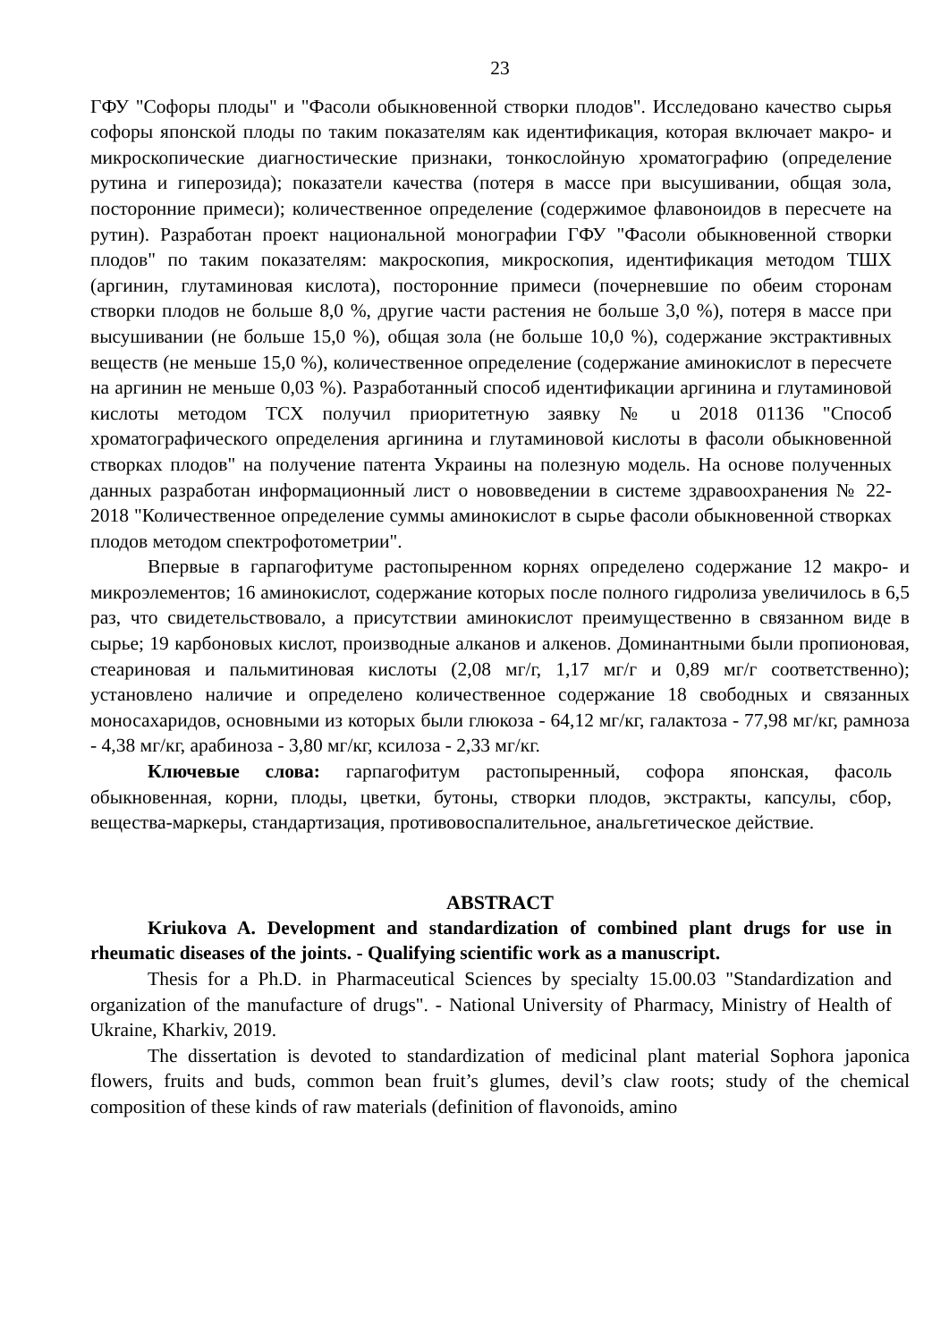23
ГФУ "Софоры плоды" и "Фасоли обыкновенной створки плодов". Исследовано качество сырья софоры японской плоды по таким показателям как идентификация, которая включает макро- и микроскопические диагностические признаки, тонкослойную хроматографию (определение рутина и гиперозида); показатели качества (потеря в массе при высушивании, общая зола, посторонние примеси); количественное определение (содержимое флавоноидов в пересчете на рутин). Разработан проект национальной монографии ГФУ "Фасоли обыкновенной створки плодов" по таким показателям: макроскопия, микроскопия, идентификация методом ТШХ (аргинин, глутаминовая кислота), посторонние примеси (почерневшие по обеим сторонам створки плодов не больше 8,0 %, другие части растения не больше 3,0 %), потеря в массе при высушивании (не больше 15,0 %), общая зола (не больше 10,0 %), содержание экстрактивных веществ (не меньше 15,0 %), количественное определение (содержание аминокислот в пересчете на аргинин не меньше 0,03 %). Разработанный способ идентификации аргинина и глутаминовой кислоты методом ТСХ получил приоритетную заявку № u 2018 01136 "Способ хроматографического определения аргинина и глутаминовой кислоты в фасоли обыкновенной створках плодов" на получение патента Украины на полезную модель. На основе полученных данных разработан информационный лист о нововведении в системе здравоохранения № 22-2018 "Количественное определение суммы аминокислот в сырье фасоли обыкновенной створках плодов методом спектрофотометрии".
Впервые в гарпагофитуме растопыренном корнях определено содержание 12 макро- и микроэлементов; 16 аминокислот, содержание которых после полного гидролиза увеличилось в 6,5 раз, что свидетельствовало, а присутствии аминокислот преимущественно в связанном виде в сырье; 19 карбоновых кислот, производные алканов и алкенов. Доминантными были пропионовая, стеариновая и пальмитиновая кислоты (2,08 мг/г, 1,17 мг/г и 0,89 мг/г соответственно); установлено наличие и определено количественное содержание 18 свободных и связанных моносахаридов, основными из которых были глюкоза - 64,12 мг/кг, галактоза - 77,98 мг/кг, рамноза - 4,38 мг/кг, арабиноза - 3,80 мг/кг, ксилоза - 2,33 мг/кг.
Ключевые слова: гарпагофитум растопыренный, софора японская, фасоль обыкновенная, корни, плоды, цветки, бутоны, створки плодов, экстракты, капсулы, сбор, вещества-маркеры, стандартизация, противовоспалительное, анальгетическое действие.
ABSTRACT
Kriukova A. Development and standardization of combined plant drugs for use in rheumatic diseases of the joints. - Qualifying scientific work as a manuscript.
Thesis for a Ph.D. in Pharmaceutical Sciences by specialty 15.00.03 "Standardization and organization of the manufacture of drugs". - National University of Pharmacy, Ministry of Health of Ukraine, Kharkiv, 2019.
The dissertation is devoted to standardization of medicinal plant material Sophora japonica flowers, fruits and buds, common bean fruit’s glumes, devil’s claw roots; study of the chemical composition of these kinds of raw materials (definition of flavonoids, amino